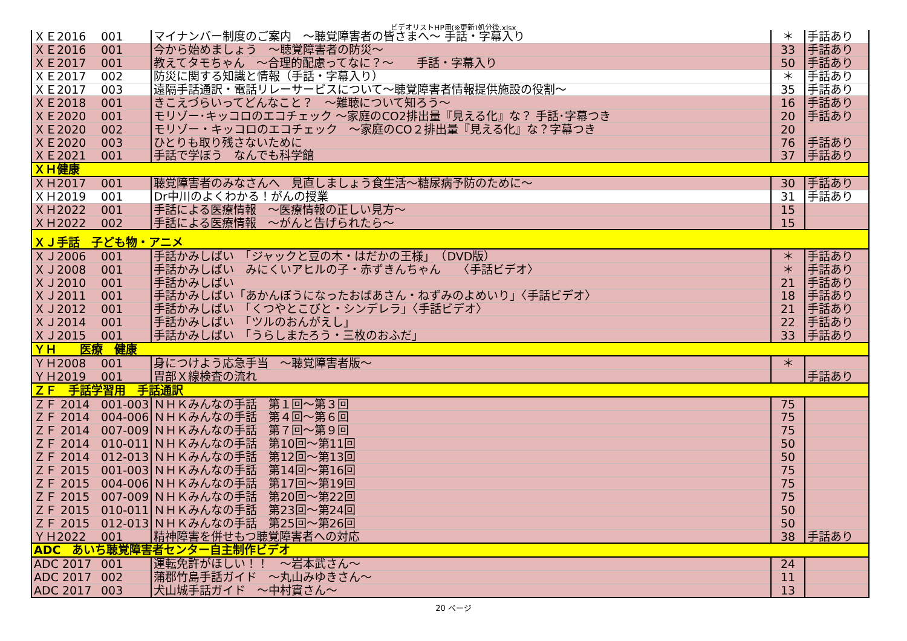ビデオリストHP用(※更新)処分後.xlsx
| ＸＥ2016 | 001 | マイナンバー制度のご案内 ～聴覚障害者の皆さまへ～ 手話・字幕入り | ＊ | 手話あり |
| ＸＥ2016 | 001 | 今から始めましょう ～聴覚障害者の防災～ | 33 | 手話あり |
| ＸＥ2017 | 001 | 教えてタモちゃん ～合理的配慮ってなに？～ 手話・字幕入り | 50 | 手話あり |
| ＸＥ2017 | 002 | 防災に関する知識と情報（手話・字幕入り） | ＊ | 手話あり |
| ＸＥ2017 | 003 | 遠隔手話通訳・電話リレーサービスについて～聴覚障害者情報提供施設の役割～ | 35 | 手話あり |
| ＸＥ2018 | 001 | きこえづらいってどんなこと？ ～難聴について知ろう～ | 16 | 手話あり |
| ＸＥ2020 | 001 | モリゾー･キッコロのエコチェック ～家庭のCO2排出量『見える化』な？ 手話･字幕つき | 20 | 手話あり |
| ＸＥ2020 | 002 | モリゾー・キッコロのエコチェック ～家庭のCO２排出量『見える化』な？字幕つき | 20 | |
| ＸＥ2020 | 003 | ひとりも取り残さないために | 76 | 手話あり |
| ＸＥ2021 | 001 | 手話で学ぼう なんでも科学館 | 37 | 手話あり |
| ＸＨ健康 | | | | |
| ＸＨ2017 | 001 | 聴覚障害者のみなさんへ 見直しましょう食生活～糖尿病予防のために～ | 30 | 手話あり |
| ＸＨ2019 | 001 | Dr中川のよくわかる！がんの授業 | 31 | 手話あり |
| ＸＨ2022 | 001 | 手話による医療情報 ～医療情報の正しい見方～ | 15 | |
| ＸＨ2022 | 002 | 手話による医療情報 ～がんと告げられたら～ | 15 | |
| ＸＪ手話 子ども物・アニメ | | | | |
| ＸＪ2006 | 001 | 手話かみしばい 「ジャックと豆の木・はだかの王様」 （DVD版） | ＊ | 手話あり |
| ＸＪ2008 | 001 | 手話かみしばい みにくいアヒルの子・赤ずきんちゃん 〈手話ビデオ〉 | ＊ | 手話あり |
| ＸＪ2010 | 001 | 手話かみしばい | 21 | 手話あり |
| ＸＪ2011 | 001 | 手話かみしばい「あかんぼうになったおばあさん・ねずみのよめいり」〈手話ビデオ〉 | 18 | 手話あり |
| ＸＪ2012 | 001 | 手話かみしばい 「くつやとこびと・シンデレラ」〈手話ビデオ〉 | 21 | 手話あり |
| ＸＪ2014 | 001 | 手話かみしばい 「ツルのおんがえし」 | 22 | 手話あり |
| ＸＪ2015 | 001 | 手話かみしばい 「うらしまたろう・三枚のおふだ」 | 33 | 手話あり |
| ＹＨ 医療 健康 | | | | |
| ＹＨ2008 | 001 | 身につけよう応急手当 ～聴覚障害者版～ | ＊ | |
| ＹＨ2019 | 001 | 胃部Ｘ線検査の流れ | | 手話あり |
| ＺＦ 手話学習用 手話通訳 | | | | |
| ＺＦ 2014 | 001-003 | ＮＨＫみんなの手話 第１回～第３回 | 75 | |
| ＺＦ 2014 | 004-006 | ＮＨＫみんなの手話 第４回～第６回 | 75 | |
| ＺＦ 2014 | 007-009 | ＮＨＫみんなの手話 第７回～第９回 | 75 | |
| ＺＦ 2014 | 010-011 | ＮＨＫみんなの手話 第10回～第11回 | 50 | |
| ＺＦ 2014 | 012-013 | ＮＨＫみんなの手話 第12回～第13回 | 50 | |
| ＺＦ 2015 | 001-003 | ＮＨＫみんなの手話 第14回～第16回 | 75 | |
| ＺＦ 2015 | 004-006 | ＮＨＫみんなの手話 第17回～第19回 | 75 | |
| ＺＦ 2015 | 007-009 | ＮＨＫみんなの手話 第20回～第22回 | 75 | |
| ＺＦ 2015 | 010-011 | ＮＨＫみんなの手話 第23回～第24回 | 50 | |
| ＺＦ 2015 | 012-013 | ＮＨＫみんなの手話 第25回～第26回 | 50 | |
| ＹＨ2022 | 001 | 精神障害を併せもつ聴覚障害者への対応 | 38 | 手話あり |
| ADC あいち聴覚障害者センター自主制作ビデオ | | | | |
| ADC 2017 | 001 | 運転免許がほしい！！ ～岩本武さん～ | 24 | |
| ADC 2017 | 002 | 蒲郡竹島手話ガイド ～丸山みゆきさん～ | 11 | |
| ADC 2017 | 003 | 犬山城手話ガイド ～中村實さん～ | 13 | |
20 ページ